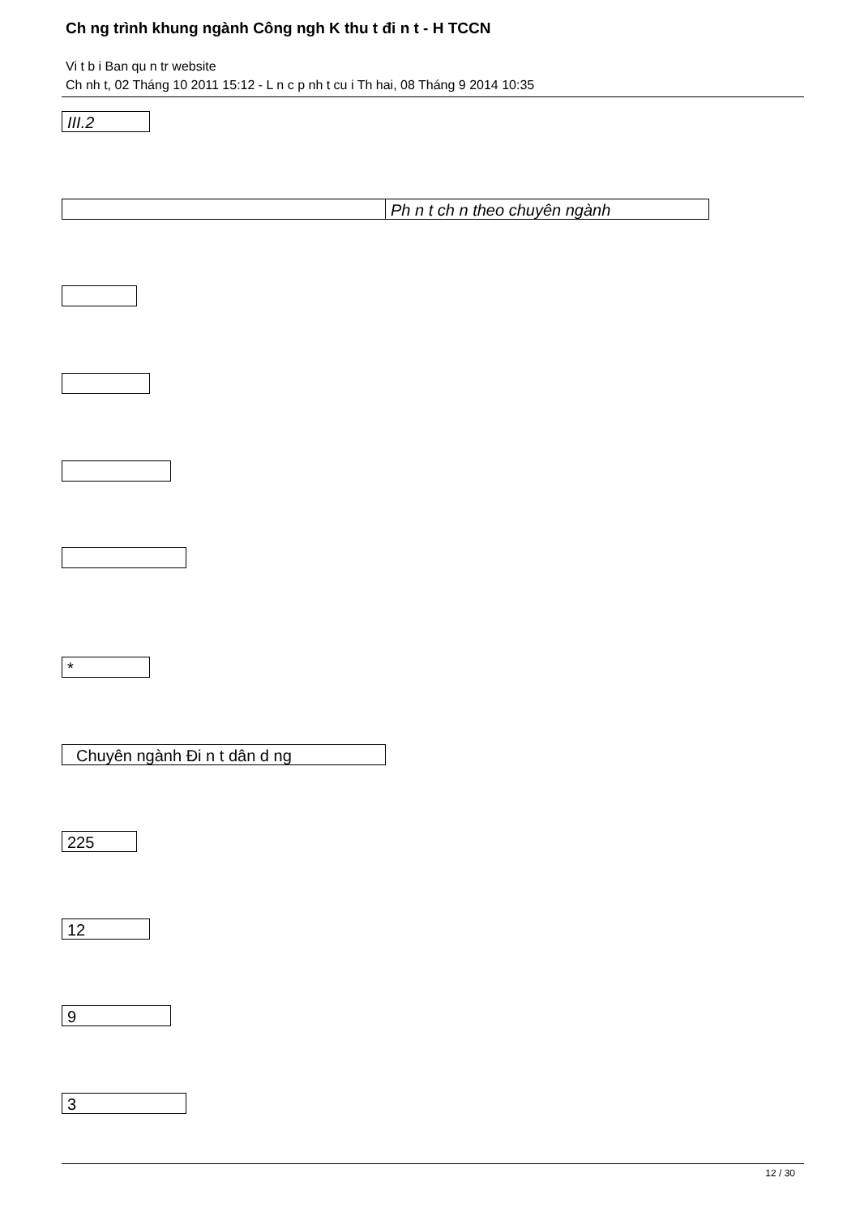Ch ng trình khung ngành Công ngh K thu t đi n t - H TCCN
Vi t b i Ban qu n tr website
Ch nh t, 02 Tháng 10 2011 15:12 - L n c p nh t cu i Th hai, 08 Tháng 9 2014 10:35
III.2
Ph n t ch n theo chuyên ngành
*
Chuyên ngành Đi n t dân d ng
225
12
9
3
12 / 30